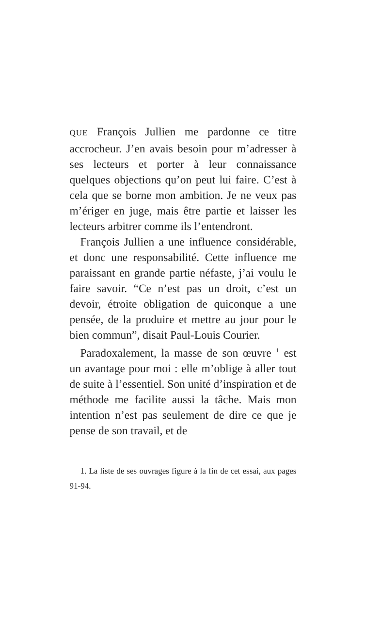QUE François Jullien me pardonne ce titre accrocheur. J’en avais besoin pour m’adresser à ses lecteurs et porter à leur connaissance quelques objections qu’on peut lui faire. C’est à cela que se borne mon ambition. Je ne veux pas m’ériger en juge, mais être partie et laisser les lecteurs arbitrer comme ils l’entendront.
François Jullien a une influence considérable, et donc une responsabilité. Cette influence me paraissant en grande partie néfaste, j’ai voulu le faire savoir. “Ce n’est pas un droit, c’est un devoir, étroite obligation de quiconque a une pensée, de la produire et mettre au jour pour le bien commun”, disait Paul-Louis Courier.
Paradoxalement, la masse de son œuvre <sup>1</sup> est un avantage pour moi : elle m’oblige à aller tout de suite à l’essentiel. Son unité d’inspiration et de méthode me facilite aussi la tâche. Mais mon intention n’est pas seulement de dire ce que je pense de son travail, et de
1. La liste de ses ouvrages figure à la fin de cet essai, aux pages 91-94.